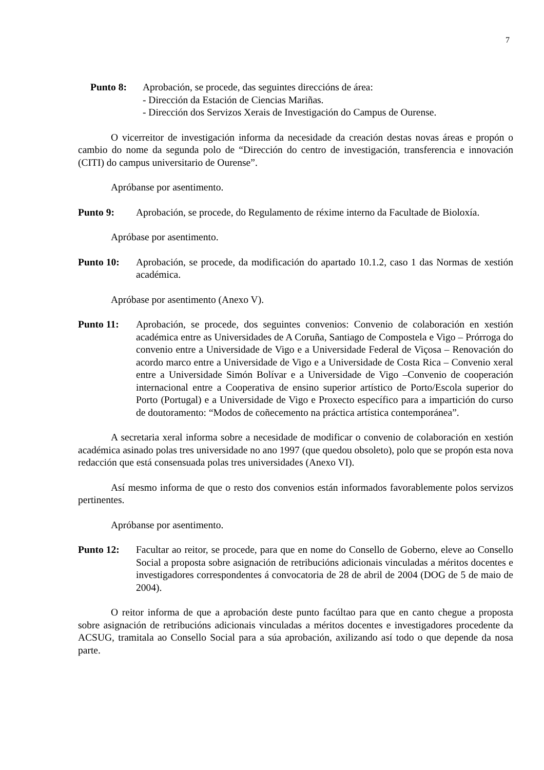7
Punto 8: Aprobación, se procede, das seguintes direccións de área:
- Dirección da Estación de Ciencias Mariñas.
- Dirección dos Servizos Xerais de Investigación do Campus de Ourense.
O vicerreitor de investigación informa da necesidade da creación destas novas áreas e propón o cambio do nome da segunda polo de “Dirección do centro de investigación, transferencia e innovación (CITI) do campus universitario de Ourense”.
Apróbanse por asentimento.
Punto 9: Aprobación, se procede, do Regulamento de réxime interno da Facultade de Bioloxía.
Apróbase por asentimento.
Punto 10: Aprobación, se procede, da modificación do apartado 10.1.2, caso 1 das Normas de xestión académica.
Apróbase por asentimento (Anexo V).
Punto 11: Aprobación, se procede, dos seguintes convenios: Convenio de colaboración en xestión académica entre as Universidades de A Coruña, Santiago de Compostela e Vigo – Prórroga do convenio entre a Universidade de Vigo e a Universidade Federal de Viçosa – Renovación do acordo marco entre a Universidade de Vigo e a Universidade de Costa Rica – Convenio xeral entre a Universidade Simón Bolívar e a Universidade de Vigo –Convenio de cooperación internacional entre a Cooperativa de ensino superior artístico de Porto/Escola superior do Porto (Portugal) e a Universidade de Vigo e Proxecto específico para a impartición do curso de doutoramento: “Modos de coñecemento na práctica artística contemporánea”.
A secretaria xeral informa sobre a necesidade de modificar o convenio de colaboración en xestión académica asinado polas tres universidade no ano 1997 (que quedou obsoleto), polo que se propón esta nova redacción que está consensuada polas tres universidades (Anexo VI).
Así mesmo informa de que o resto dos convenios están informados favorablemente polos servizos pertinentes.
Apróbanse por asentimento.
Punto 12: Facultar ao reitor, se procede, para que en nome do Consello de Goberno, eleve ao Consello Social a proposta sobre asignación de retribucións adicionais vinculadas a méritos docentes e investigadores correspondentes á convocatoria de 28 de abril de 2004 (DOG de 5 de maio de 2004).
O reitor informa de que a aprobación deste punto facúltao para que en canto chegue a proposta sobre asignación de retribucións adicionais vinculadas a méritos docentes e investigadores procedente da ACSUG, tramitala ao Consello Social para a súa aprobación, axilizando así todo o que depende da nosa parte.